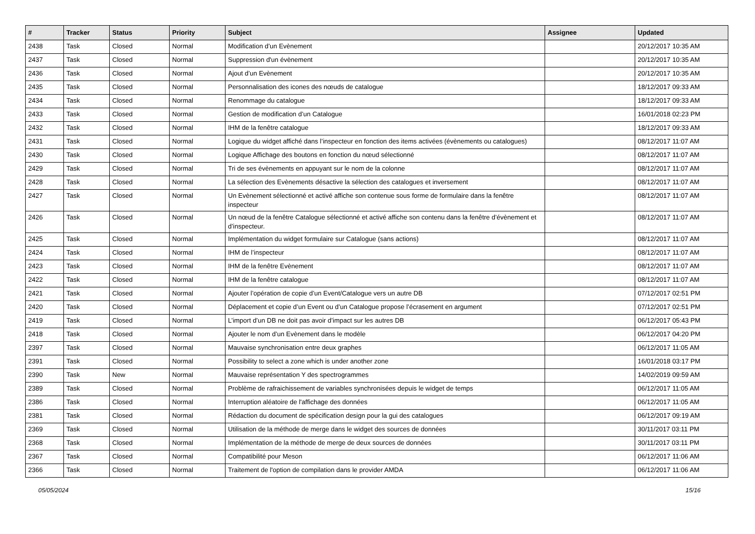| # | Tracker | Status | Priority | Subject | Assignee | Updated |
| --- | --- | --- | --- | --- | --- | --- |
| 2438 | Task | Closed | Normal | Modification d’un Evènement | | 20/12/2017 10:35 AM |
| 2437 | Task | Closed | Normal | Suppression d'un évènement | | 20/12/2017 10:35 AM |
| 2436 | Task | Closed | Normal | Ajout d’un Evènement | | 20/12/2017 10:35 AM |
| 2435 | Task | Closed | Normal | Personnalisation des icones des nœuds de catalogue | | 18/12/2017 09:33 AM |
| 2434 | Task | Closed | Normal | Renommage du catalogue | | 18/12/2017 09:33 AM |
| 2433 | Task | Closed | Normal | Gestion de modification d’un Catalogue | | 16/01/2018 02:23 PM |
| 2432 | Task | Closed | Normal | IHM de la fenêtre catalogue | | 18/12/2017 09:33 AM |
| 2431 | Task | Closed | Normal | Logique du widget affiché dans l’inspecteur en fonction des items activées (évènements ou catalogues) | | 08/12/2017 11:07 AM |
| 2430 | Task | Closed | Normal | Logique Affichage des boutons en fonction du nœud sélectionné | | 08/12/2017 11:07 AM |
| 2429 | Task | Closed | Normal | Tri de ses évènements en appuyant sur le nom de la colonne | | 08/12/2017 11:07 AM |
| 2428 | Task | Closed | Normal | La sélection des Evènements désactive la sélection des catalogues et inversement | | 08/12/2017 11:07 AM |
| 2427 | Task | Closed | Normal | Un Evènement sélectionné et activé affiche son contenue sous forme de formulaire dans la fenêtre inspecteur | | 08/12/2017 11:07 AM |
| 2426 | Task | Closed | Normal | Un nœud de la fenêtre Catalogue sélectionné et activé affiche son contenu dans la fenêtre d’évènement et d’inspecteur. | | 08/12/2017 11:07 AM |
| 2425 | Task | Closed | Normal | Implémentation du widget formulaire sur Catalogue (sans actions) | | 08/12/2017 11:07 AM |
| 2424 | Task | Closed | Normal | IHM de l’inspecteur | | 08/12/2017 11:07 AM |
| 2423 | Task | Closed | Normal | IHM de la fenêtre Evènement | | 08/12/2017 11:07 AM |
| 2422 | Task | Closed | Normal | IHM de la fenêtre catalogue | | 08/12/2017 11:07 AM |
| 2421 | Task | Closed | Normal | Ajouter l’opération de copie d’un Event/Catalogue vers un autre DB | | 07/12/2017 02:51 PM |
| 2420 | Task | Closed | Normal | Déplacement et copie d’un Event ou d’un Catalogue propose l’écrasement en argument | | 07/12/2017 02:51 PM |
| 2419 | Task | Closed | Normal | L’import d’un DB ne doit pas avoir d’impact sur les autres DB | | 06/12/2017 05:43 PM |
| 2418 | Task | Closed | Normal | Ajouter le nom d’un Evènement dans le modèle | | 06/12/2017 04:20 PM |
| 2397 | Task | Closed | Normal | Mauvaise synchronisation entre deux graphes | | 06/12/2017 11:05 AM |
| 2391 | Task | Closed | Normal | Possibility to select a zone which is under another zone | | 16/01/2018 03:17 PM |
| 2390 | Task | New | Normal | Mauvaise représentation Y des spectrogrammes | | 14/02/2019 09:59 AM |
| 2389 | Task | Closed | Normal | Problème de rafraichissement de variables synchronisées depuis le widget de temps | | 06/12/2017 11:05 AM |
| 2386 | Task | Closed | Normal | Interruption aléatoire de l'affichage des données | | 06/12/2017 11:05 AM |
| 2381 | Task | Closed | Normal | Rédaction du document de spécification design pour la gui des catalogues | | 06/12/2017 09:19 AM |
| 2369 | Task | Closed | Normal | Utilisation de la méthode de merge dans le widget des sources de données | | 30/11/2017 03:11 PM |
| 2368 | Task | Closed | Normal | Implémentation de la méthode de merge de deux sources de données | | 30/11/2017 03:11 PM |
| 2367 | Task | Closed | Normal | Compatibilité pour Meson | | 06/12/2017 11:06 AM |
| 2366 | Task | Closed | Normal | Traitement de l'option de compilation dans le provider AMDA | | 06/12/2017 11:06 AM |
05/05/2024 15/16